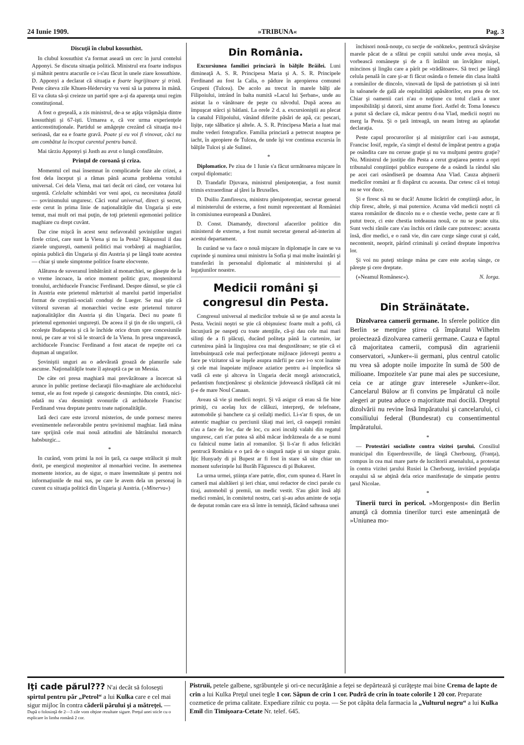24 Iunie 1909. »TRIBUNA« Pag. 3
Discuţii în clubul kossuthist.
In clubul kossuthist s'a format aseară un cerc în jurul contelui Apponyi. Se discuta situaţia politică. Ministrul era foarte indispus şi mâhnit pentru atacurile ce i-s'au făcut în unele ziare kossuthiste. D. Apponyi a declarat că situaţia e foarte îngrijitoare şi tristă. Peste câteva zile Khuen-Héderváry va veni să ia puterea în mână. El va căuta să-şi creieze un partid spre a-şi da aparenţa unui regim constituţional.
A fost o greşeală, a zis ministrul, de-a se aţâţa vrăşmăşia dintre kossuthişti şi 67-işti. Urmarea e, că vor urma experienţele anticonstituţionale. Partidul se amăgeşte crezând că situaţia nu-i serioasă, dar ea e foarte gravă. Poate şi eu voi fi vinovat, căci nu am combătut la început curentul pentru bancă.
Mai târziu Apponyi şi Justh au avut o lungă consfătuire.
Prinţul de coroană şi criza.
Momentul cel mai însemnat în complicatele faze ale crizei, a fost dela început şi a rămas până acuma problema votului universal. Cei dela Viena, mai tari decât ori când, cer votarea lui urgentă. Celelalte schimbări vor veni apoi, cu necesitatea fatală — şovinismului unguresc. Căci votul universal, direct şi secret, este cerut în prima linie de naţionalităţile din Ungaria şi este temut, mai mult ori mai puţin, de toţi prietenii egemoniei politice maghiare cu drept cuvânt.
Dar cine mişcă în acest senz nefavorabil şoviniştilor unguri firele crizei, care sunt la Viena şi nu la Pesta? Răspunsul il dau ziarele ungureşti, oamenii politici mai vorbăreţi ai maghiarilor, opinia publică din Ungaria şi din Austria şi pe lângă toate acestea — chiar şi unele simptome politice foarte elocvente.
Alăturea de suveranul îmbătrânit al monarchiei, se găseşte de la o vreme încoace, la orice moment politic grav, moştenitorul tronului, archiducele Francisc Ferdinand. Despre dânsul, se ştie că în Austria este prietenul mărturisit al marelui partid imperialist format de creştinii-sociali conduşi de Lueger. Se mai ştie că viitorul suveran al monarchiei vecine este prietenul tuturor naţionalităţilor din Austria şi din Ungaria. Deci nu poate fi prietenul egemoniei ungureşti. De aceea il şi ţin de rău ungurii, că ocoleşte Budapesta şi că le închide orice drum spre concesiunile noui, pe care ar voi să le stoarcă de la Viena. In presa ungurească, archiducele Francisc Ferdinand a fost atacat de repeţite ori ca duşman al ungurilor.
Şoviniştii unguri au o adevărată groază de planurile sale ascunse. Naţionalităţile toate îl aşteaptă ca pe un Messia.
De câte ori presa maghiară mai prevăzătoare a încercat să arunce în public pretinse declaraţii filo-maghiare ale archiducelui temut, ele au fost repede şi categoric desminţite. Din contră, nici-odată nu s'au desminţit svonurile că archiducele Francisc Ferdinand vrea dreptate pentru toate naţionalităţile.
Iată deci care este izvorul misterios, de unde pornesc mereu evenimentele nefavorabile pentru şovinismul maghiar. Iată mâna tare sprijină cele mai nouă atitudini ale bătrânului monarch habsburgic...
*
In curând, vom primi la noi în ţară, ca oaspe strălucit şi mult dorit, pe energicul moştenitor al monarhiei vecine. In asemenea momente istorice, au de sigur, o mare însemnătate şi pentru noi informaţiunile de mai sus, pe care le avem dela un personaj în curent cu situaţia politică din Ungaria şi Austria. (»Minerva«)
Din România.
Excursiunea familiei princiară în bălţile Brăilei. Luni dimineaţă A. S. R. Principesa Maria şi A. S. R. Principele Ferdinand au fost la Calia, o pădure în apropierea comunei Grupeni (Tulcea). De acolo au trecut în marele bălţi ale Filipoiului, intrând în balta numită »Lacul lui Şerban«, unde au asistat la o vânătoare de peşte cu năvodul. După aceea au împuşcat stârci şi bâtlani. La orele 2 d. a. excursioniştii au plecat la canalul Filipoiului, vânând diferite păsări de apă, ca: pescari, lişiţe, raţe sălbatice şi altele. A. S. R. Principesa Maria a luat mai multe vederi fotografice. Familia princiară a petrecut noaptea pe iacht, în apropiere de Tulcea, de unde îşi vor continua excursia în bălţile Tulcei şi ale Sulinei.
*
Diplomatice. Pe ziua de 1 Iunie s'a făcut următoarea mişcare în corpul diplomatic:
D. Trandafir Djuvara, ministrul plenipotenţiar, a fost numit trimis extraordinar al ţărei la Bruxelles.
D. Duiliu Zamfirescu, ministru plenipotenţiar, secretar general al ministerului de externe, a fost numit reprezentant al României în comisiunea europeană a Dunărei.
D. Const. Diamandy, directorul afacerilor politice din ministerul de externe, a fost numit secretar general ad-interim al acestui departament.
In curând se va face o nouă mişcare în diplomaţie în care se va cuprinde şi numirea unui ministru la Sofia şi mai multe înaintări şi transferări în personalul diplomatic al ministerului şi al legaţiunilor noastre.
Medicii români şi congresul din Pesta.
Congresul universal al medicilor trebuie să se ţie anul acesta la Pesta. Vecinii noştri se ştie că obişnuiesc foarte mult a pofti, că încunjură pe oaspeţi cu toate atenţiile, că-şi dau cele mai mari silinţi de a fi plăcuţi, ducând politeţa până la curtenire, iar curtenirea până la linguşirea cea mai desgustătoare; se ştie că ei întrebuinţează cele mai perfecţionate mijloace jidoveşti pentru a face pe vizitator să se înşele asupra mărfii pe care i-o scot înainte şi cele mai înapoiate mijloace aziatice pentru a-i împiedica să vadă că este şi altceva în Ungaria decât morgă aristocratică, pedantism funcţionăresc şi obrăznicie jidovească răsfăţată cât mi ţi-e de mare Noul Canaan.
Aveau să vie şi medicii noştri. Şi vă asigur că erau să fie bine primiţi, cu acelaş lux de călăuzi, interpreţi, de telefoane, automobile şi banchete ca şi ceilalţi medici. Li-s'ar fi spus, de un autentic maghiar cu perciunii tăiaţi mai ieri, că oaspeţii români n'au a face de loc, dar de loc, cu acei inculţi valahi din regatul unguresc, cari n'ar putea să aibă măcar îndrăzneala de a se numi cu falnicul nume latin al romanilor. Şi li-s'ar fi adus felicitări pentrucă România e o ţară de o singură naţie şi un singur graiu. Iţic Hunyady di pi Bupest ar fi fost în stare să uite chiar un moment suferinţele lui Burăh Făgurescu di pi Bukarest.
La urma urmei, ştiinţa n'are patrie, dlor, cum spunea d. Haret în cameră mai alaltăieri şi ieri chiar, unui redactor de cinci parale cu tiraj, automobil şi premii, un medic vestit. S'au găsit însă alţi medici români, în comitetul nostru, cari şi-au adus aminte de soţia de deputat român care era să între în temniţă, făcând safteaua unei
închisori nouă-nouţe, cu secţie de »nöknek«, pentrucă săvârşise marele păcat de a sfătui pe copiii satului unde avea moşia, să vorbească româneşte şi de a fi întâlnit un învăţător mişel, mincinos şi lingău care a pârît pe »trădătoare«. Să treci pe lângă celula penală în care şi-ar fi făcut osânda o femeie din clasa înaltă a românilor de dincolo, vinovată de lipsă de patriotism şi să intri în saloanele de gală ale ospitalităţii apăsătorilor, era prea de tot. Chiar şi oamenii cari n'au o noţiune cu totul clară a unor imposibilităţi şi datorii, simt anume fiori. Astfel dr. Toma Ionescu a putut să declare că, măcar pentru d-na Vlad, medicii noştri nu merg la Pesta. Şi o ţară intreagă, un neam întreg au aplaudat declaraţia.
Peste capul procurorilor şi al miniştrilor cari i-au asmuţat, Francisc Iosif, regele, s'a simţit el destul de împărat pentru a graţia pe osândita care nu ceruse graţie şi nu va mulţumi pentru graţie? Nu. Ministrul de justiţie din Pesta a cerut graţiarea pentru a opri tribunalul conştiinţei publice europene de a osândi la rândul său pe acei cari osândiseră pe doamna Ana Vlad. Cauza abţinerii medicilor români ar fi dispărut cu aceasta. Dar cetesc că ei totuşi nu se vor duce.
Şi e firesc să nu se ducă! Anume licăriri de conştiinţă aduc, în chip firesc, altele, şi mai puternice. Acuma văd medicii noştri că starea românilor de dincolo nu e o chestie veche, peste care ar fi putut trece, ci este chestia totdeauna nouă, ce nu se poate uita. Sunt vechi rănile care s'au închis ori rănile care putrezesc: aceasta însă, dlor medici, e o rană vie, din care curge sânge curat şi cald, necontenit, neoprit, pârînd criminali şi cerând dreptate împotriva lor.
Şi voi nu puteţi strânge mâna pe care este acelaş sânge, ce păreşte şi cere dreptate.
(»Neamul Românesc«). N. Iorga.
Din Străinătate.
Dizolvarea camerii germane. In sferele politice din Berlin se menţine ştirea că împăratul Wilhelm proiectează dizolvarea camerii germane. Cauza e faptul că majoritatea camerii, compusă din agrarienii conservatori, »Junker«-ii germani, plus centrul catolic nu vrea să adopte noile impozite în sumă de 500 de milioane. Impozitele s'ar pune mai ales pe succesiune, ceia ce ar atinge grav interesele »Junker«-ilor. Cancelarul Bülow ar fi convins pe împăratul că noile alegeri ar putea aduce o majoritate mai docilă. Dreptul dizolvării nu revine însă împăratului şi cancelarului, ci consiliului federal (Bundesrat) cu consentimentul împăratului.
*
— Protestări socialiste contra vizitei ţarului. Consiliul municipal din Equerdreuville, de lângă Cherbourg, (Franţa), compus în cea mai mare parte de lucrătorii arsenalului, a protestat în contra vizitei ţarului Rusiei la Cherbourg, invitând populaţia oraşului să se abţină dela orice manifestaţie de simpatie pentru ţarul Nicolae.
*
Tinerii turci în pericol. »Morgenpost« din Berlin anunţă că domnia tinerilor turci este ameninţată de »Uniunea mo-
Iţi cade părul??? N'ai decât să foloseşti spirtul pentru păr „Petrol“ a lui Kulka care e cel mai sigur mijloc în contra căderii părului şi a mătreţei. —
După o folosinţă de 2—3 zile vom obţine rezultate sigure. Preţul unei sticle cu o esplicare în limba română 2 cor.
Pistruii, petele galbene, sgrăbunţele şi ori-ce necurăţănie a feţei se depărtează şi curăţeşte mai bine Crema de lapte de crin a lui Kulka Preţul unei tegle 1 cor. Săpun de crin 1 cor. Pudră de crin în toate colorile 1 20 cor. Preparate cozmetice de prima calitate. Expediare zilnic cu poşta. — Se pot căpăta dela farmacia la „Vulturul negru“ a lui Kulka Emil din Timişoara-Cetate Nr. telef. 645.